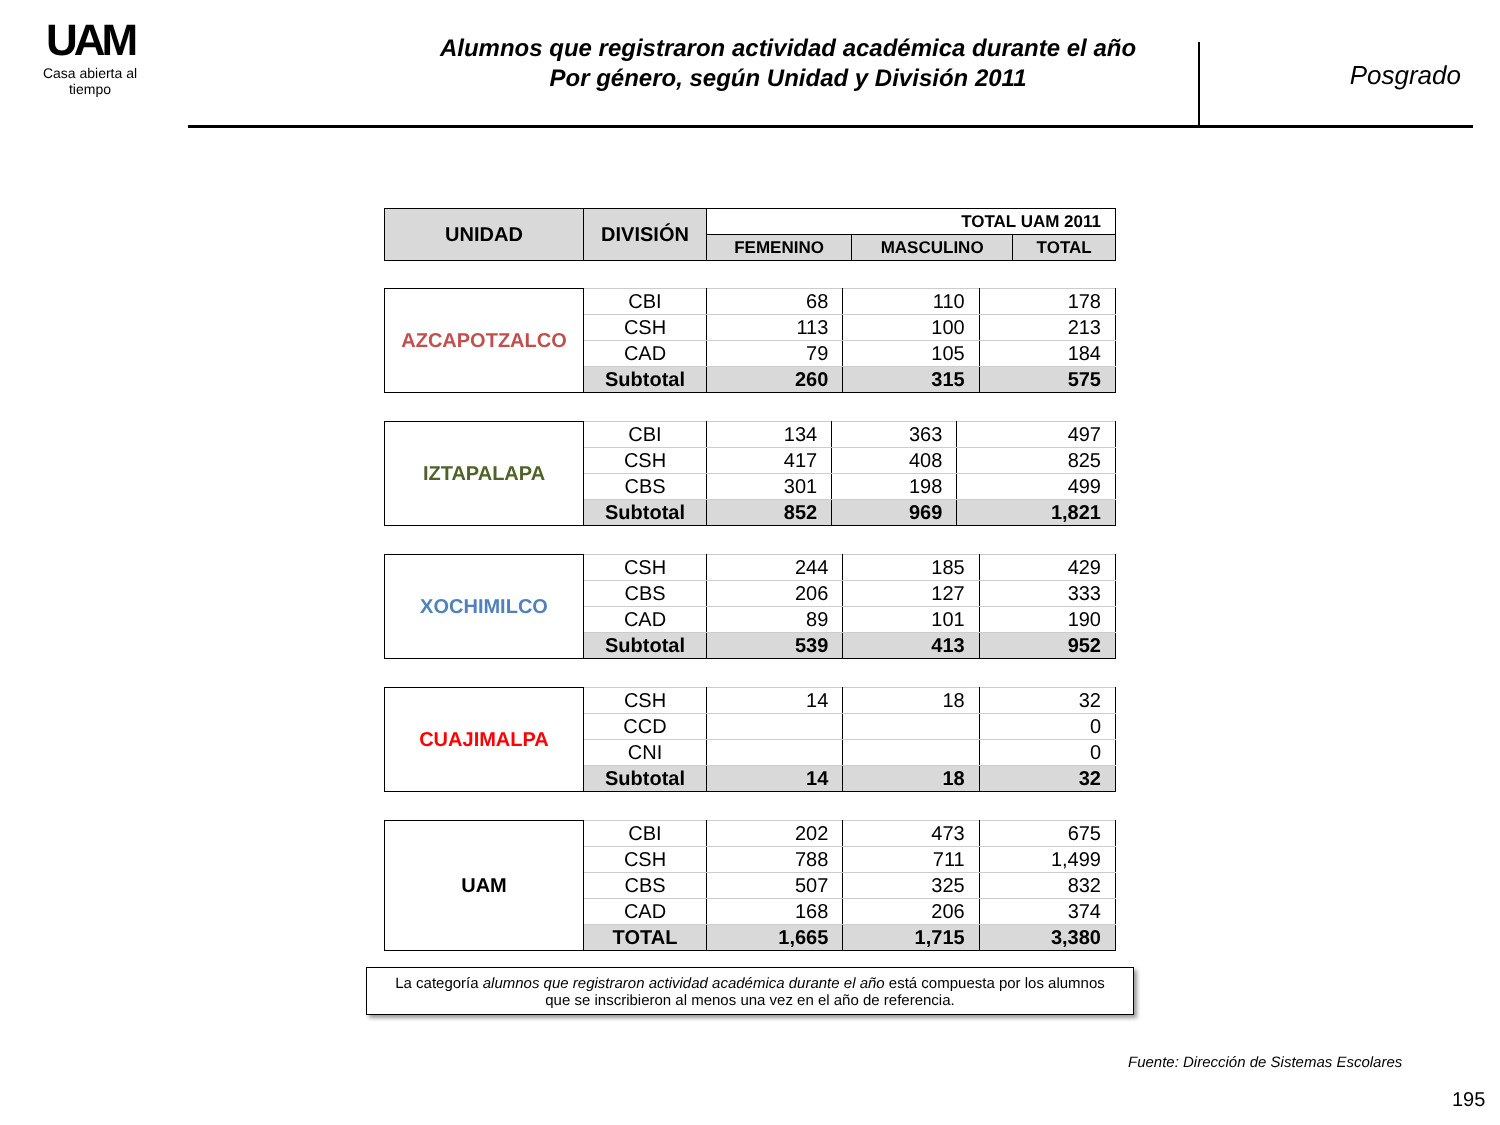UAM
Casa abierta al tiempo
Alumnos que registraron actividad académica durante el año
Por género, según Unidad y División 2011
Posgrado
| UNIDAD | DIVISIÓN | TOTAL UAM 2011 | | |
| --- | --- | --- | --- | --- |
| | | FEMENINO | MASCULINO | TOTAL |
| AZCAPOTZALCO | CBI | 68 | 110 | 178 |
| | CSH | 113 | 100 | 213 |
| | CAD | 79 | 105 | 184 |
| | Subtotal | 260 | 315 | 575 |
| IZTAPALAPA | CBI | 134 | 363 | 497 |
| | CSH | 417 | 408 | 825 |
| | CBS | 301 | 198 | 499 |
| | Subtotal | 852 | 969 | 1,821 |
| XOCHIMILCO | CSH | 244 | 185 | 429 |
| | CBS | 206 | 127 | 333 |
| | CAD | 89 | 101 | 190 |
| | Subtotal | 539 | 413 | 952 |
| CUAJIMALPA | CSH | 14 | 18 | 32 |
| | CCD | | | 0 |
| | CNI | | | 0 |
| | Subtotal | 14 | 18 | 32 |
| UAM | CBI | 202 | 473 | 675 |
| | CSH | 788 | 711 | 1,499 |
| | CBS | 507 | 325 | 832 |
| | CAD | 168 | 206 | 374 |
| | TOTAL | 1,665 | 1,715 | 3,380 |
La categoría alumnos que registraron actividad académica durante el año está compuesta por los alumnos
que se inscribieron al menos una vez en el año de referencia.
Fuente: Dirección de Sistemas Escolares
195